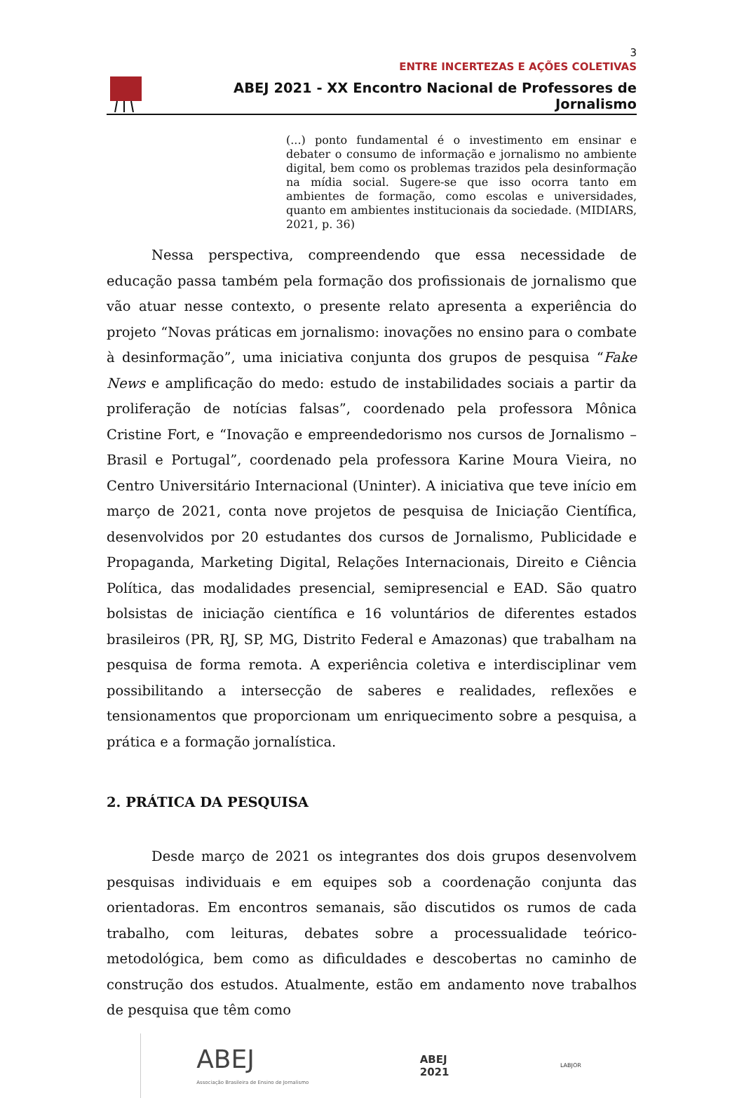3
ENTRE INCERTEZAS E AÇÕES COLETIVAS
ABEJ 2021 - XX Encontro Nacional de Professores de Jornalismo
(...) ponto fundamental é o investimento em ensinar e debater o consumo de informação e jornalismo no ambiente digital, bem como os problemas trazidos pela desinformação na mídia social. Sugere-se que isso ocorra tanto em ambientes de formação, como escolas e universidades, quanto em ambientes institucionais da sociedade. (MIDIARS, 2021, p. 36)
Nessa perspectiva, compreendendo que essa necessidade de educação passa também pela formação dos profissionais de jornalismo que vão atuar nesse contexto, o presente relato apresenta a experiência do projeto “Novas práticas em jornalismo: inovações no ensino para o combate à desinformação”, uma iniciativa conjunta dos grupos de pesquisa “Fake News e amplificação do medo: estudo de instabilidades sociais a partir da proliferação de notícias falsas”, coordenado pela professora Mônica Cristine Fort, e “Inovação e empreendedorismo nos cursos de Jornalismo – Brasil e Portugal”, coordenado pela professora Karine Moura Vieira, no Centro Universitário Internacional (Uninter). A iniciativa que teve início em março de 2021, conta nove projetos de pesquisa de Iniciação Científica, desenvolvidos por 20 estudantes dos cursos de Jornalismo, Publicidade e Propaganda, Marketing Digital, Relações Internacionais, Direito e Ciência Política, das modalidades presencial, semipresencial e EAD. São quatro bolsistas de iniciação científica e 16 voluntários de diferentes estados brasileiros (PR, RJ, SP, MG, Distrito Federal e Amazonas) que trabalham na pesquisa de forma remota. A experiência coletiva e interdisciplinar vem possibilitando a intersecção de saberes e realidades, reflexões e tensionamentos que proporcionam um enriquecimento sobre a pesquisa, a prática e a formação jornalística.
2. PRÁTICA DA PESQUISA
Desde março de 2021 os integrantes dos dois grupos desenvolvem pesquisas individuais e em equipes sob a coordenação conjunta das orientadoras. Em encontros semanais, são discutidos os rumos de cada trabalho, com leituras, debates sobre a processualidade teórico-metodológica, bem como as dificuldades e descobertas no caminho de construção dos estudos. Atualmente, estão em andamento nove trabalhos de pesquisa que têm como
ABEJ
Associação Brasileira de Ensino de Jornalismo
ABEJ
2021
LABJOR